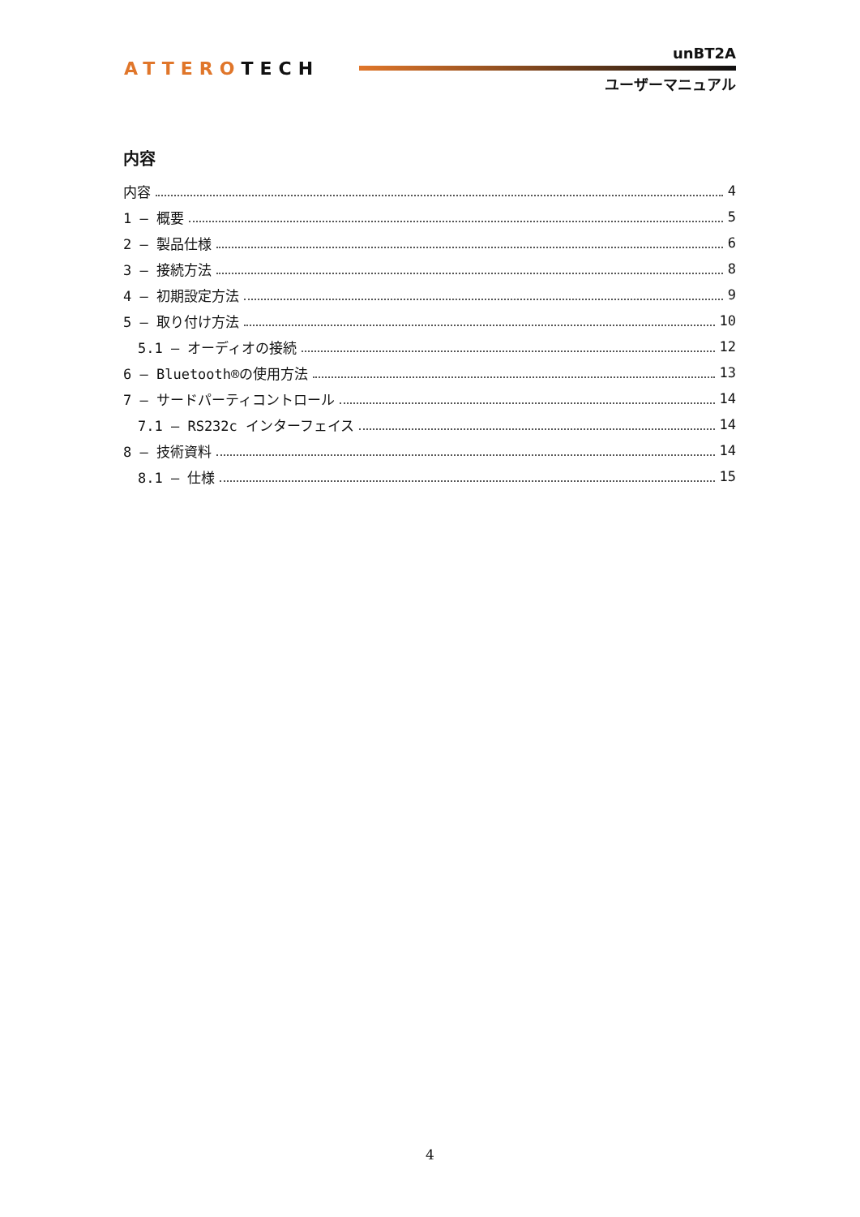ATTEROTECH
unBT2A
ユーザーマニュアル
内容
内容 4
1 – 概要 5
2 – 製品仕様 6
3 – 接続方法 8
4 – 初期設定方法 9
5 – 取り付け方法 10
5.1 – オーディオの接続 12
6 – Bluetooth®の使用方法 13
7 – サードパーティコントロール 14
7.1 – RS232c インターフェイス 14
8 – 技術資料 14
8.1 – 仕様 15
4